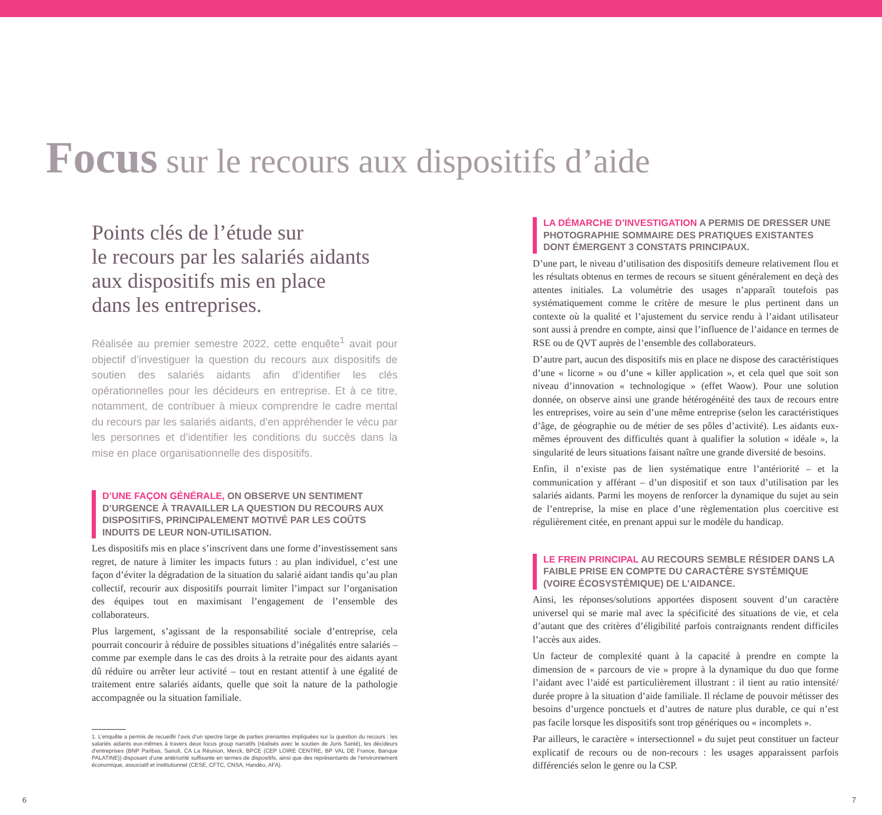Focus sur le recours aux dispositifs d’aide
Points clés de l’étude sur
le recours par les salariés aidants
aux dispositifs mis en place
dans les entreprises.
Réalisée au premier semestre 2022, cette enquête<sup>1</sup> avait pour objectif d’investiguer la question du recours aux dispositifs de soutien des salariés aidants afin d’identifier les clés opérationnelles pour les décideurs en entreprise. Et à ce titre, notamment, de contribuer à mieux comprendre le cadre mental du recours par les salariés aidants, d’en appréhender le vécu par les personnes et d’identifier les conditions du succès dans la mise en place organisationnelle des dispositifs.
D’UNE FAÇON GÉNÉRALE, ON OBSERVE UN SENTIMENT D’URGENCE À TRAVAILLER LA QUESTION DU RECOURS AUX DISPOSITIFS, PRINCIPALEMENT MOTIVÉ PAR LES COÛTS INDUITS DE LEUR NON-UTILISATION.
Les dispositifs mis en place s’inscrivent dans une forme d’investissement sans regret, de nature à limiter les impacts futurs : au plan individuel, c’est une façon d’éviter la dégradation de la situation du salarié aidant tandis qu’au plan collectif, recourir aux dispositifs pourrait limiter l’impact sur l’organisation des équipes tout en maximisant l’engagement de l’ensemble des collaborateurs.
Plus largement, s’agissant de la responsabilité sociale d’entreprise, cela pourrait concourir à réduire de possibles situations d’inégalités entre salariés – comme par exemple dans le cas des droits à la retraite pour des aidants ayant dû réduire ou arrêter leur activité – tout en restant attentif à une égalité de traitement entre salariés aidants, quelle que soit la nature de la pathologie accompagnée ou la situation familiale.
1. L’enquête a permis de recueillir l’avis d’un spectre large de parties prenantes impliquées sur la question du recours : les salariés aidants eux-mêmes à travers deux focus group narratifs (réalisés avec le soutien de Juris Santé), les décideurs d’entreprises (BNP Paribas, Sanofi, CA La Réunion, Merck, BPCE (CEP LOIRE CENTRE, BP VAL DE France, Banque PALATINE)) disposant d’une antériorité suffisante en termes de dispositifs, ainsi que des représentants de l’environnement économique, associatif et institutionnel (CESE, CFTC, CNSA, Handéo, AFA).
LA DÉMARCHE D’INVESTIGATION A PERMIS DE DRESSER UNE PHOTOGRAPHIE SOMMAIRE DES PRATIQUES EXISTANTES DONT ÉMERGENT 3 CONSTATS PRINCIPAUX.
D’une part, le niveau d’utilisation des dispositifs demeure relativement flou et les résultats obtenus en termes de recours se situent généralement en deçà des attentes initiales. La volumétrie des usages n’apparaît toutefois pas systématiquement comme le critère de mesure le plus pertinent dans un contexte où la qualité et l’ajustement du service rendu à l’aidant utilisateur sont aussi à prendre en compte, ainsi que l’influence de l’aidance en termes de RSE ou de QVT auprès de l’ensemble des collaborateurs.
D’autre part, aucun des dispositifs mis en place ne dispose des caractéristiques d’une « licorne » ou d’une « killer application », et cela quel que soit son niveau d’innovation « technologique » (effet Waow). Pour une solution donnée, on observe ainsi une grande hétérogénéité des taux de recours entre les entreprises, voire au sein d’une même entreprise (selon les caractéristiques d’âge, de géographie ou de métier de ses pôles d’activité). Les aidants eux-mêmes éprouvent des difficultés quant à qualifier la solution « idéale », la singularité de leurs situations faisant naître une grande diversité de besoins.
Enfin, il n’existe pas de lien systématique entre l’antériorité – et la communication y afférant – d’un dispositif et son taux d’utilisation par les salariés aidants. Parmi les moyens de renforcer la dynamique du sujet au sein de l’entreprise, la mise en place d’une règlementation plus coercitive est régulièrement citée, en prenant appui sur le modèle du handicap.
LE FREIN PRINCIPAL AU RECOURS SEMBLE RÉSIDER DANS LA FAIBLE PRISE EN COMPTE DU CARACTÈRE SYSTÉMIQUE (VOIRE ÉCOSYSTÉMIQUE) DE L’AIDANCE.
Ainsi, les réponses/solutions apportées disposent souvent d’un caractère universel qui se marie mal avec la spécificité des situations de vie, et cela d’autant que des critères d’éligibilité parfois contraignants rendent difficiles l’accès aux aides.
Un facteur de complexité quant à la capacité à prendre en compte la dimension de « parcours de vie » propre à la dynamique du duo que forme l’aidant avec l’aidé est particulièrement illustrant : il tient au ratio intensité/ durée propre à la situation d’aide familiale. Il réclame de pouvoir métisser des besoins d’urgence ponctuels et d’autres de nature plus durable, ce qui n’est pas facile lorsque les dispositifs sont trop génériques ou « incomplets ».
Par ailleurs, le caractère « intersectionnel » du sujet peut constituer un facteur explicatif de recours ou de non-recours : les usages apparaissent parfois différenciés selon le genre ou la CSP.
6 7